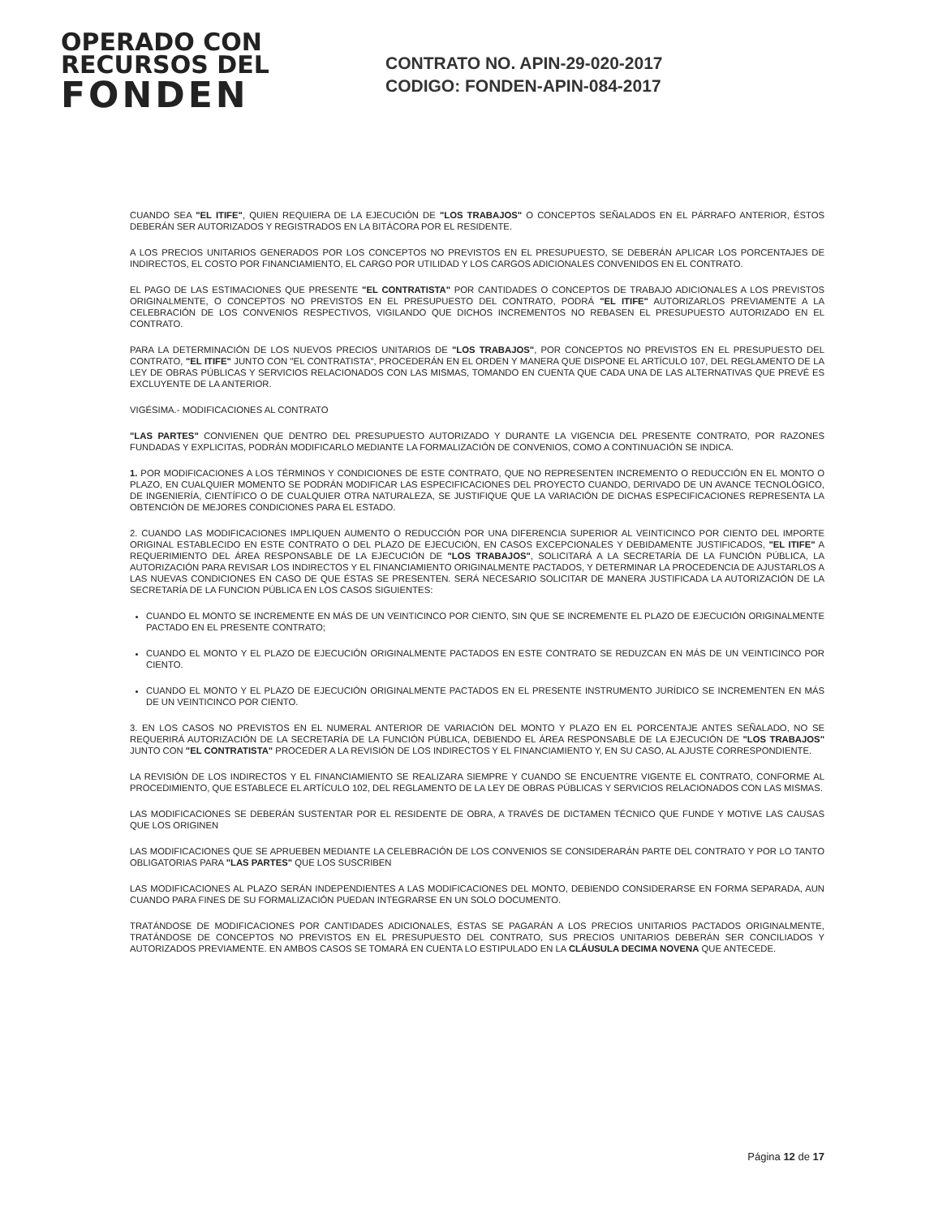OPERADO CON
RECURSOS DEL
FONDEN
CONTRATO NO. APIN-29-020-2017
CODIGO: FONDEN-APIN-084-2017
CUANDO SEA "EL ITIFE", QUIEN REQUIERA DE LA EJECUCIÓN DE "LOS TRABAJOS" O CONCEPTOS SEÑALADOS EN EL PÁRRAFO ANTERIOR, ÉSTOS DEBERÁN SER AUTORIZADOS Y REGISTRADOS EN LA BITÁCORA POR EL RESIDENTE.
A LOS PRECIOS UNITARIOS GENERADOS POR LOS CONCEPTOS NO PREVISTOS EN EL PRESUPUESTO, SE DEBERÁN APLICAR LOS PORCENTAJES DE INDIRECTOS, EL COSTO POR FINANCIAMIENTO, EL CARGO POR UTILIDAD Y LOS CARGOS ADICIONALES CONVENIDOS EN EL CONTRATO.
EL PAGO DE LAS ESTIMACIONES QUE PRESENTE "EL CONTRATISTA" POR CANTIDADES O CONCEPTOS DE TRABAJO ADICIONALES A LOS PREVISTOS ORIGINALMENTE, O CONCEPTOS NO PREVISTOS EN EL PRESUPUESTO DEL CONTRATO, PODRÁ "EL ITIFE" AUTORIZARLOS PREVIAMENTE A LA CELEBRACIÓN DE LOS CONVENIOS RESPECTIVOS, VIGILANDO QUE DICHOS INCREMENTOS NO REBASEN EL PRESUPUESTO AUTORIZADO EN EL CONTRATO.
PARA LA DETERMINACIÓN DE LOS NUEVOS PRECIOS UNITARIOS DE "LOS TRABAJOS", POR CONCEPTOS NO PREVISTOS EN EL PRESUPUESTO DEL CONTRATO, "EL ITIFE" JUNTO CON "EL CONTRATISTA", PROCEDERÁN EN EL ORDEN Y MANERA QUE DISPONE EL ARTÍCULO 107, DEL REGLAMENTO DE LA LEY DE OBRAS PÚBLICAS Y SERVICIOS RELACIONADOS CON LAS MISMAS, TOMANDO EN CUENTA QUE CADA UNA DE LAS ALTERNATIVAS QUE PREVÉ ES EXCLUYENTE DE LA ANTERIOR.
VIGÉSIMA.- MODIFICACIONES AL CONTRATO
"LAS PARTES" CONVIENEN QUE DENTRO DEL PRESUPUESTO AUTORIZADO Y DURANTE LA VIGENCIA DEL PRESENTE CONTRATO, POR RAZONES FUNDADAS Y EXPLICITAS, PODRÁN MODIFICARLO MEDIANTE LA FORMALIZACIÓN DE CONVENIOS, COMO A CONTINUACIÓN SE INDICA.
1. POR MODIFICACIONES A LOS TÉRMINOS Y CONDICIONES DE ESTE CONTRATO, QUE NO REPRESENTEN INCREMENTO O REDUCCIÓN EN EL MONTO O PLAZO, EN CUALQUIER MOMENTO SE PODRÁN MODIFICAR LAS ESPECIFICACIONES DEL PROYECTO CUANDO, DERIVADO DE UN AVANCE TECNOLÓGICO, DE INGENIERÍA, CIENTÍFICO O DE CUALQUIER OTRA NATURALEZA, SE JUSTIFIQUE QUE LA VARIACIÓN DE DICHAS ESPECIFICACIONES REPRESENTA LA OBTENCIÓN DE MEJORES CONDICIONES PARA EL ESTADO.
2. CUANDO LAS MODIFICACIONES IMPLIQUEN AUMENTO O REDUCCIÓN POR UNA DIFERENCIA SUPERIOR AL VEINTICINCO POR CIENTO DEL IMPORTE ORIGINAL ESTABLECIDO EN ESTE CONTRATO O DEL PLAZO DE EJECUCIÓN, EN CASOS EXCEPCIONALES Y DEBIDAMENTE JUSTIFICADOS, "EL ITIFE" A REQUERIMIENTO DEL ÁREA RESPONSABLE DE LA EJECUCIÓN DE "LOS TRABAJOS", SOLICITARÁ A LA SECRETARÍA DE LA FUNCIÓN PÚBLICA, LA AUTORIZACIÓN PARA REVISAR LOS INDIRECTOS Y EL FINANCIAMIENTO ORIGINALMENTE PACTADOS, Y DETERMINAR LA PROCEDENCIA DE AJUSTARLOS A LAS NUEVAS CONDICIONES EN CASO DE QUE ÉSTAS SE PRESENTEN. SERÁ NECESARIO SOLICITAR DE MANERA JUSTIFICADA LA AUTORIZACIÓN DE LA SECRETARÍA DE LA FUNCION PÚBLICA EN LOS CASOS SIGUIENTES:
CUANDO EL MONTO SE INCREMENTE EN MÁS DE UN VEINTICINCO POR CIENTO, SIN QUE SE INCREMENTE EL PLAZO DE EJECUCIÓN ORIGINALMENTE PACTADO EN EL PRESENTE CONTRATO;
CUANDO EL MONTO Y EL PLAZO DE EJECUCIÓN ORIGINALMENTE PACTADOS EN ESTE CONTRATO SE REDUZCAN EN MÁS DE UN VEINTICINCO POR CIENTO.
CUANDO EL MONTO Y EL PLAZO DE EJECUCIÓN ORIGINALMENTE PACTADOS EN EL PRESENTE INSTRUMENTO JURÍDICO SE INCREMENTEN EN MÁS DE UN VEINTICINCO POR CIENTO.
3. EN LOS CASOS NO PREVISTOS EN EL NUMERAL ANTERIOR DE VARIACIÓN DEL MONTO Y PLAZO EN EL PORCENTAJE ANTES SEÑALADO, NO SE REQUERIRÁ AUTORIZACIÓN DE LA SECRETARÍA DE LA FUNCIÓN PÚBLICA, DEBIENDO EL ÁREA RESPONSABLE DE LA EJECUCIÓN DE "LOS TRABAJOS" JUNTO CON "EL CONTRATISTA" PROCEDER A LA REVISIÓN DE LOS INDIRECTOS Y EL FINANCIAMIENTO Y, EN SU CASO, AL AJUSTE CORRESPONDIENTE.
LA REVISIÓN DE LOS INDIRECTOS Y EL FINANCIAMIENTO SE REALIZARA SIEMPRE Y CUANDO SE ENCUENTRE VIGENTE EL CONTRATO, CONFORME AL PROCEDIMIENTO, QUE ESTABLECE EL ARTÍCULO 102, DEL REGLAMENTO DE LA LEY DE OBRAS PÚBLICAS Y SERVICIOS RELACIONADOS CON LAS MISMAS.
LAS MODIFICACIONES SE DEBERÁN SUSTENTAR POR EL RESIDENTE DE OBRA, A TRAVÉS DE DICTAMEN TÉCNICO QUE FUNDE Y MOTIVE LAS CAUSAS QUE LOS ORIGINEN
LAS MODIFICACIONES QUE SE APRUEBEN MEDIANTE LA CELEBRACIÓN DE LOS CONVENIOS SE CONSIDERARÁN PARTE DEL CONTRATO Y POR LO TANTO OBLIGATORIAS PARA "LAS PARTES" QUE LOS SUSCRIBEN
LAS MODIFICACIONES AL PLAZO SERÁN INDEPENDIENTES A LAS MODIFICACIONES DEL MONTO, DEBIENDO CONSIDERARSE EN FORMA SEPARADA, AUN CUANDO PARA FINES DE SU FORMALIZACIÓN PUEDAN INTEGRARSE EN UN SOLO DOCUMENTO.
TRATÁNDOSE DE MODIFICACIONES POR CANTIDADES ADICIONALES, ÉSTAS SE PAGARÁN A LOS PRECIOS UNITARIOS PACTADOS ORIGINALMENTE, TRATÁNDOSE DE CONCEPTOS NO PREVISTOS EN EL PRESUPUESTO DEL CONTRATO, SUS PRECIOS UNITARIOS DEBERÁN SER CONCILIADOS Y AUTORIZADOS PREVIAMENTE. EN AMBOS CASOS SE TOMARÁ EN CUENTA LO ESTIPULADO EN LA CLÁUSULA DECIMA NOVENA QUE ANTECEDE.
Página 12 de 17